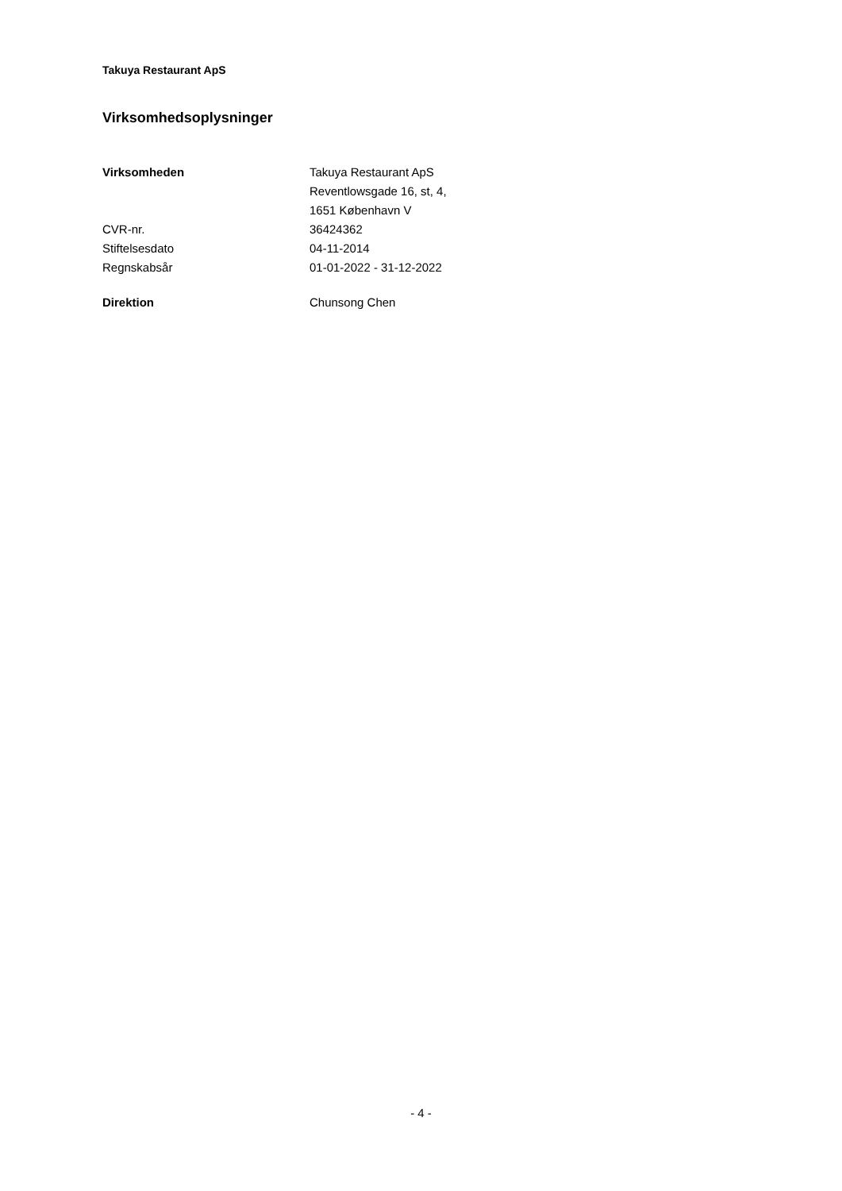Takuya Restaurant ApS
Virksomhedsoplysninger
Virksomheden Takuya Restaurant ApS
Reventlowsgade 16, st, 4,
1651 København V
CVR-nr. 36424362
Stiftelsesdato 04-11-2014
Regnskabsår 01-01-2022 - 31-12-2022
Direktion Chunsong Chen
- 4 -